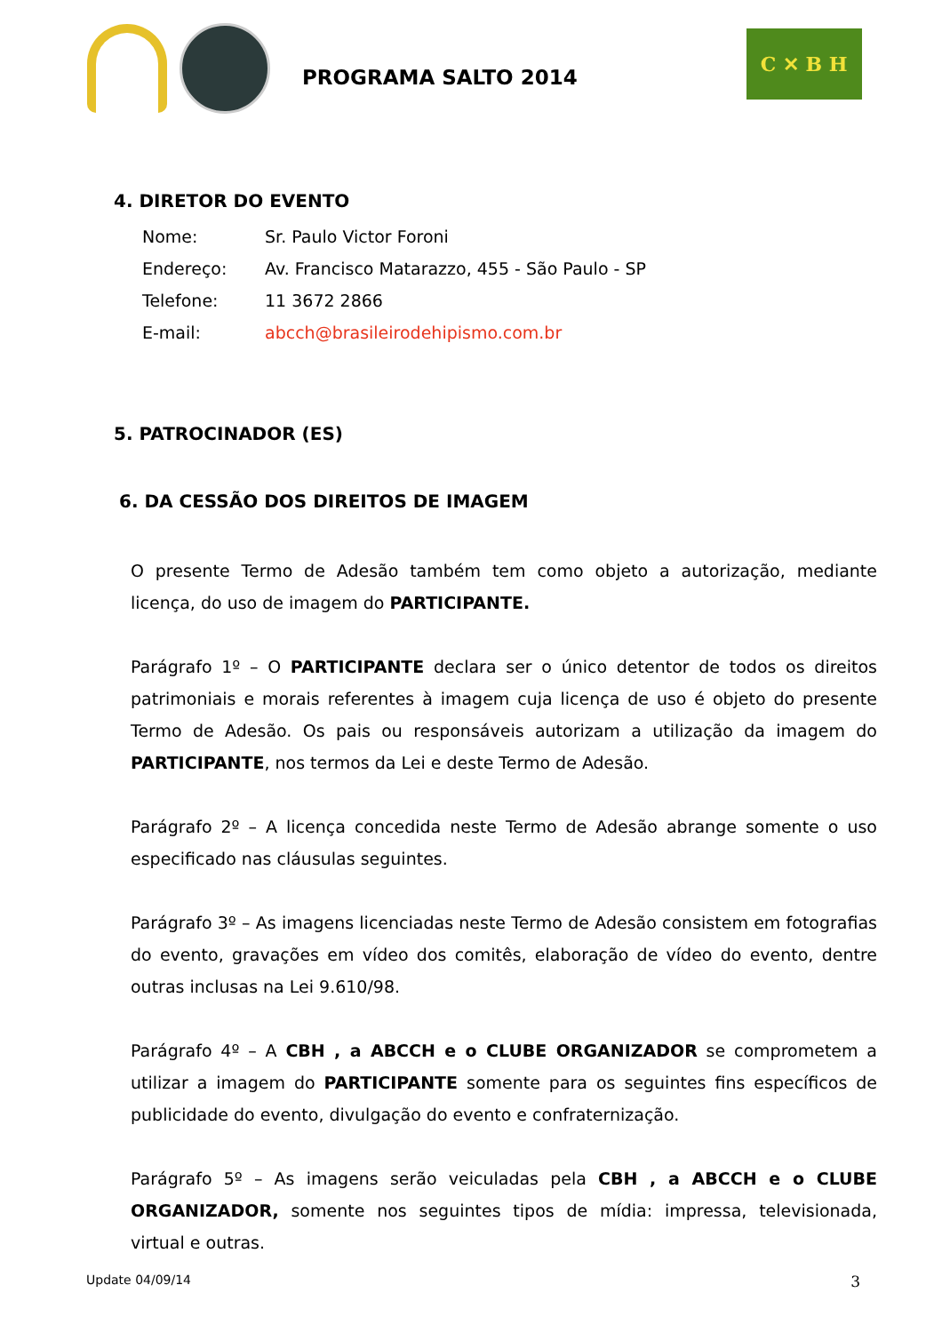PROGRAMA SALTO 2014
C ✕ B H
4. DIRETOR DO EVENTO
Nome: Sr. Paulo Victor Foroni
Endereço: Av. Francisco Matarazzo, 455 - São Paulo - SP
Telefone: 11 3672 2866
E-mail: abcch@brasileirodehipismo.com.br
5. PATROCINADOR (ES)
6. DA CESSÃO DOS DIREITOS DE IMAGEM
O presente Termo de Adesão também tem como objeto a autorização, mediante licença, do uso de imagem do PARTICIPANTE.
Parágrafo 1º – O PARTICIPANTE declara ser o único detentor de todos os direitos patrimoniais e morais referentes à imagem cuja licença de uso é objeto do presente Termo de Adesão. Os pais ou responsáveis autorizam a utilização da imagem do PARTICIPANTE, nos termos da Lei e deste Termo de Adesão.
Parágrafo 2º – A licença concedida neste Termo de Adesão abrange somente o uso especificado nas cláusulas seguintes.
Parágrafo 3º – As imagens licenciadas neste Termo de Adesão consistem em fotografias do evento, gravações em vídeo dos comitês, elaboração de vídeo do evento, dentre outras inclusas na Lei 9.610/98.
Parágrafo 4º – A CBH , a ABCCH e o CLUBE ORGANIZADOR se comprometem a utilizar a imagem do PARTICIPANTE somente para os seguintes fins específicos de publicidade do evento, divulgação do evento e confraternização.
Parágrafo 5º – As imagens serão veiculadas pela CBH , a ABCCH e o CLUBE ORGANIZADOR, somente nos seguintes tipos de mídia: impressa, televisionada, virtual e outras.
Update 04/09/14 3